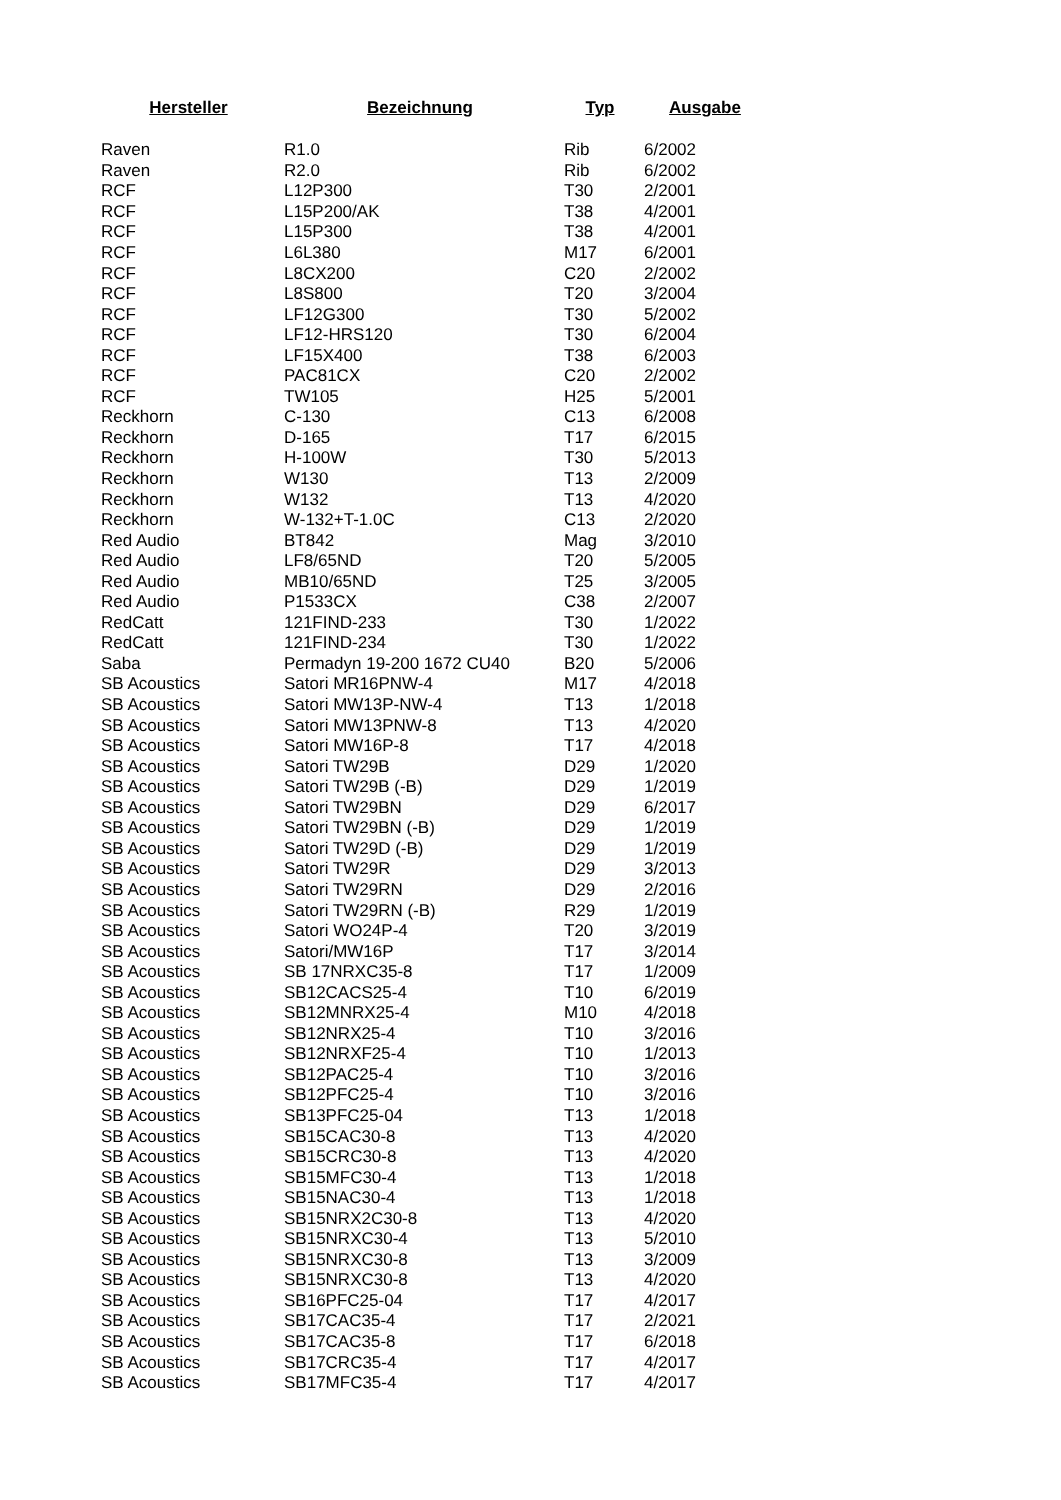| Hersteller | Bezeichnung | Typ | Ausgabe |
| --- | --- | --- | --- |
| Raven | R1.0 | Rib | 6/2002 |
| Raven | R2.0 | Rib | 6/2002 |
| RCF | L12P300 | T30 | 2/2001 |
| RCF | L15P200/AK | T38 | 4/2001 |
| RCF | L15P300 | T38 | 4/2001 |
| RCF | L6L380 | M17 | 6/2001 |
| RCF | L8CX200 | C20 | 2/2002 |
| RCF | L8S800 | T20 | 3/2004 |
| RCF | LF12G300 | T30 | 5/2002 |
| RCF | LF12-HRS120 | T30 | 6/2004 |
| RCF | LF15X400 | T38 | 6/2003 |
| RCF | PAC81CX | C20 | 2/2002 |
| RCF | TW105 | H25 | 5/2001 |
| Reckhorn | C-130 | C13 | 6/2008 |
| Reckhorn | D-165 | T17 | 6/2015 |
| Reckhorn | H-100W | T30 | 5/2013 |
| Reckhorn | W130 | T13 | 2/2009 |
| Reckhorn | W132 | T13 | 4/2020 |
| Reckhorn | W-132+T-1.0C | C13 | 2/2020 |
| Red Audio | BT842 | Mag | 3/2010 |
| Red Audio | LF8/65ND | T20 | 5/2005 |
| Red Audio | MB10/65ND | T25 | 3/2005 |
| Red Audio | P1533CX | C38 | 2/2007 |
| RedCatt | 121FIND-233 | T30 | 1/2022 |
| RedCatt | 121FIND-234 | T30 | 1/2022 |
| Saba | Permadyn 19-200 1672 CU40 | B20 | 5/2006 |
| SB Acoustics | Satori MR16PNW-4 | M17 | 4/2018 |
| SB Acoustics | Satori MW13P-NW-4 | T13 | 1/2018 |
| SB Acoustics | Satori MW13PNW-8 | T13 | 4/2020 |
| SB Acoustics | Satori MW16P-8 | T17 | 4/2018 |
| SB Acoustics | Satori TW29B | D29 | 1/2020 |
| SB Acoustics | Satori TW29B (-B) | D29 | 1/2019 |
| SB Acoustics | Satori TW29BN | D29 | 6/2017 |
| SB Acoustics | Satori TW29BN (-B) | D29 | 1/2019 |
| SB Acoustics | Satori TW29D (-B) | D29 | 1/2019 |
| SB Acoustics | Satori TW29R | D29 | 3/2013 |
| SB Acoustics | Satori TW29RN | D29 | 2/2016 |
| SB Acoustics | Satori TW29RN (-B) | R29 | 1/2019 |
| SB Acoustics | Satori WO24P-4 | T20 | 3/2019 |
| SB Acoustics | Satori/MW16P | T17 | 3/2014 |
| SB Acoustics | SB 17NRXC35-8 | T17 | 1/2009 |
| SB Acoustics | SB12CACS25-4 | T10 | 6/2019 |
| SB Acoustics | SB12MNRX25-4 | M10 | 4/2018 |
| SB Acoustics | SB12NRX25-4 | T10 | 3/2016 |
| SB Acoustics | SB12NRXF25-4 | T10 | 1/2013 |
| SB Acoustics | SB12PAC25-4 | T10 | 3/2016 |
| SB Acoustics | SB12PFC25-4 | T10 | 3/2016 |
| SB Acoustics | SB13PFC25-04 | T13 | 1/2018 |
| SB Acoustics | SB15CAC30-8 | T13 | 4/2020 |
| SB Acoustics | SB15CRC30-8 | T13 | 4/2020 |
| SB Acoustics | SB15MFC30-4 | T13 | 1/2018 |
| SB Acoustics | SB15NAC30-4 | T13 | 1/2018 |
| SB Acoustics | SB15NRX2C30-8 | T13 | 4/2020 |
| SB Acoustics | SB15NRXC30-4 | T13 | 5/2010 |
| SB Acoustics | SB15NRXC30-8 | T13 | 3/2009 |
| SB Acoustics | SB15NRXC30-8 | T13 | 4/2020 |
| SB Acoustics | SB16PFC25-04 | T17 | 4/2017 |
| SB Acoustics | SB17CAC35-4 | T17 | 2/2021 |
| SB Acoustics | SB17CAC35-8 | T17 | 6/2018 |
| SB Acoustics | SB17CRC35-4 | T17 | 4/2017 |
| SB Acoustics | SB17MFC35-4 | T17 | 4/2017 |